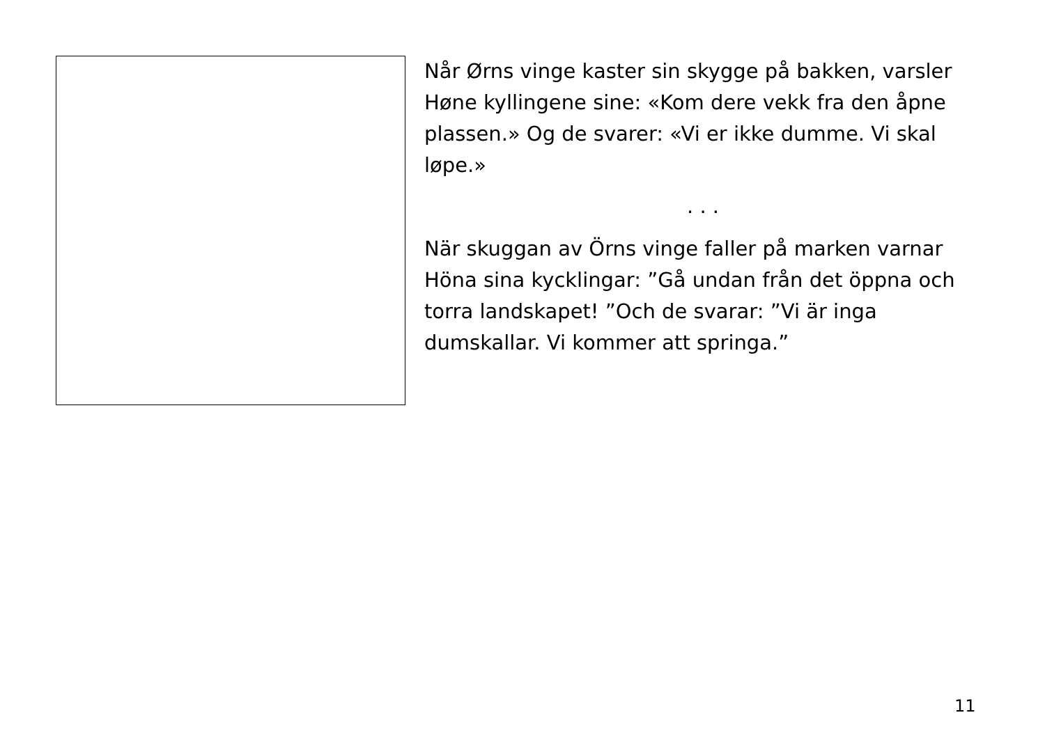Når Ørns vinge kaster sin skygge på bakken, varsler Høne kyllingene sine: «Kom dere vekk fra den åpne plassen.» Og de svarer: «Vi er ikke dumme. Vi skal løpe.»
. . .
När skuggan av Örns vinge faller på marken varnar Höna sina kycklingar: ”Gå undan från det öppna och torra landskapet! ”Och de svarar: ”Vi är inga dumskallar. Vi kommer att springa.”
11